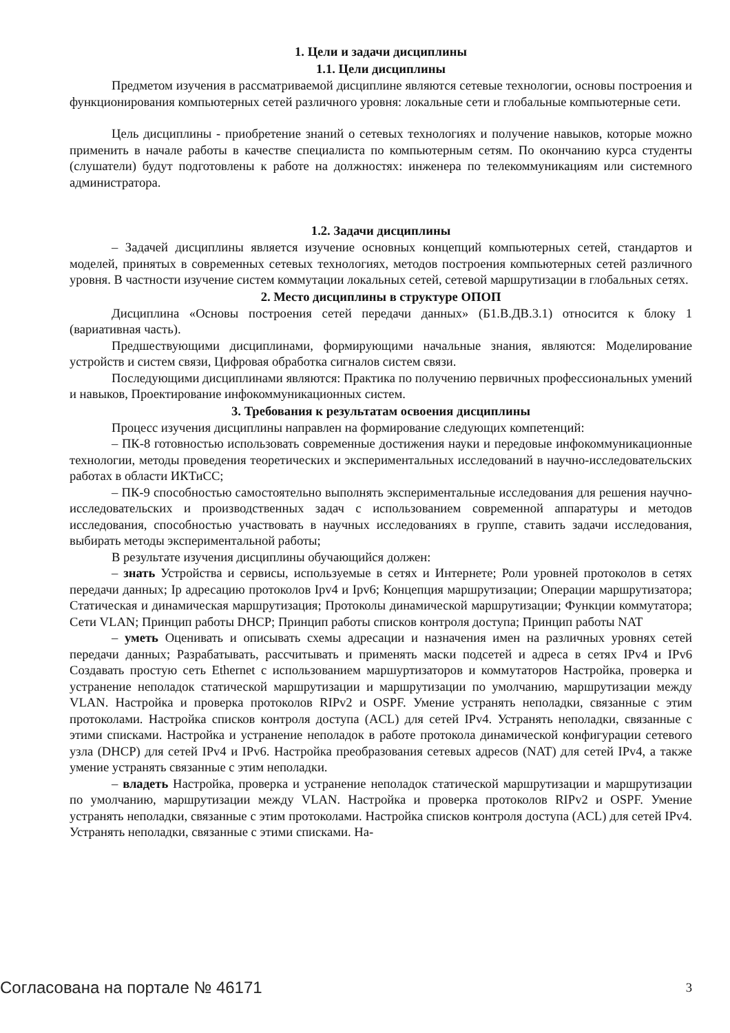1. Цели и задачи дисциплины
1.1. Цели дисциплины
Предметом изучения в рассматриваемой дисциплине являются сетевые технологии, основы построения и функционирования компьютерных сетей различного уровня: локальные сети и глобальные компьютерные сети.
Цель дисциплины - приобретение знаний о сетевых технологиях и получение навыков, которые можно применить в начале работы в качестве специалиста по компьютерным сетям. По окончанию курса студенты (слушатели) будут подготовлены к работе на должностях: инженера по телекоммуникациям или системного администратора.
1.2. Задачи дисциплины
– Задачей дисциплины является изучение основных концепций компьютерных сетей, стандартов и моделей, принятых в современных сетевых технологиях, методов построения компьютерных сетей различного уровня. В частности изучение систем коммутации локальных сетей, сетевой маршрутизации в глобальных сетях.
2. Место дисциплины в структуре ОПОП
Дисциплина «Основы построения сетей передачи данных» (Б1.В.ДВ.3.1) относится к блоку 1 (вариативная часть).
Предшествующими дисциплинами, формирующими начальные знания, являются: Моделирование устройств и систем связи, Цифровая обработка сигналов систем связи.
Последующими дисциплинами являются: Практика по получению первичных профессиональных умений и навыков, Проектирование инфокоммуникационных систем.
3. Требования к результатам освоения дисциплины
Процесс изучения дисциплины направлен на формирование следующих компетенций:
– ПК-8 готовностью использовать современные достижения науки и передовые инфокоммуникационные технологии, методы проведения теоретических и экспериментальных исследований в научно-исследовательских работах в области ИКТиСС;
– ПК-9 способностью самостоятельно выполнять экспериментальные исследования для решения научно-исследовательских и производственных задач с использованием современной аппаратуры и методов исследования, способностью участвовать в научных исследованиях в группе, ставить задачи исследования, выбирать методы экспериментальной работы;
В результате изучения дисциплины обучающийся должен:
– знать Устройства и сервисы, используемые в сетях и Интернете; Роли уровней протоколов в сетях передачи данных; Ip адресацию протоколов Ipv4 и Ipv6; Концепция маршрутизации; Операции маршрутизатора; Статическая и динамическая маршрутизация; Протоколы динамической маршрутизации; Функции коммутатора; Сети VLAN; Принцип работы DHCP; Принцип работы списков контроля доступа; Принцип работы NAT
– уметь Оценивать и описывать схемы адресации и назначения имен на различных уровнях сетей передачи данных; Разрабатывать, рассчитывать и применять маски подсетей и адреса в сетях IPv4 и IPv6 Создавать простую сеть Ethernet с использованием маршуртизаторов и коммутаторов Настройка, проверка и устранение неполадок статической маршрутизации и маршрутизации по умолчанию, маршрутизации между VLAN. Настройка и проверка протоколов RIPv2 и OSPF. Умение устранять неполадки, связанные с этим протоколами. Настройка списков контроля доступа (ACL) для сетей IPv4. Устранять неполадки, связанные с этими списками. Настройка и устранение неполадок в работе протокола динамической конфигурации сетевого узла (DHCP) для сетей IPv4 и IPv6. Настройка преобразования сетевых адресов (NAT) для сетей IPv4, а также умение устранять связанные с этим неполадки.
– владеть Настройка, проверка и устранение неполадок статической маршрутизации и маршрутизации по умолчанию, маршрутизации между VLAN. Настройка и проверка протоколов RIPv2 и OSPF. Умение устранять неполадки, связанные с этим протоколами. Настройка списков контроля доступа (ACL) для сетей IPv4. Устранять неполадки, связанные с этими списками. На-
Согласована на портале № 46171 3